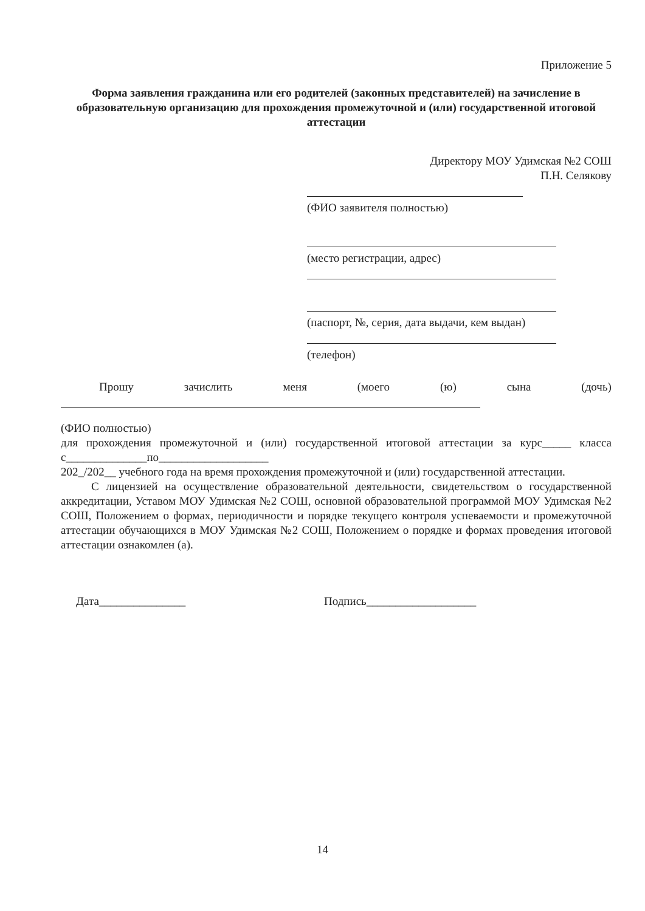Приложение 5
Форма заявления гражданина или его родителей (законных представителей) на зачисление в образовательную организацию для прохождения промежуточной и (или) государственной итоговой аттестации
Директору МОУ Удимская №2 СОШ
П.Н. Селякову
(ФИО заявителя полностью)
(место регистрации, адрес)
(паспорт, №, серия, дата выдачи, кем выдан)
(телефон)
Прошу зачислить меня (моего (ю) сына (дочь)
(ФИО полностью)
для прохождения промежуточной и (или) государственной итоговой аттестации за курс_____ класса с______________по___________________
202_/202__ учебного года на время прохождения промежуточной и (или) государственной аттестации.
С лицензией на осуществление образовательной деятельности, свидетельством о государственной аккредитации, Уставом МОУ Удимская №2 СОШ, основной образовательной программой МОУ Удимская №2 СОШ, Положением о формах, периодичности и порядке текущего контроля успеваемости и промежуточной аттестации обучающихся в МОУ Удимская №2 СОШ, Положением о порядке и формах проведения итоговой аттестации ознакомлен (а).
Дата_______________ Подпись___________________
14